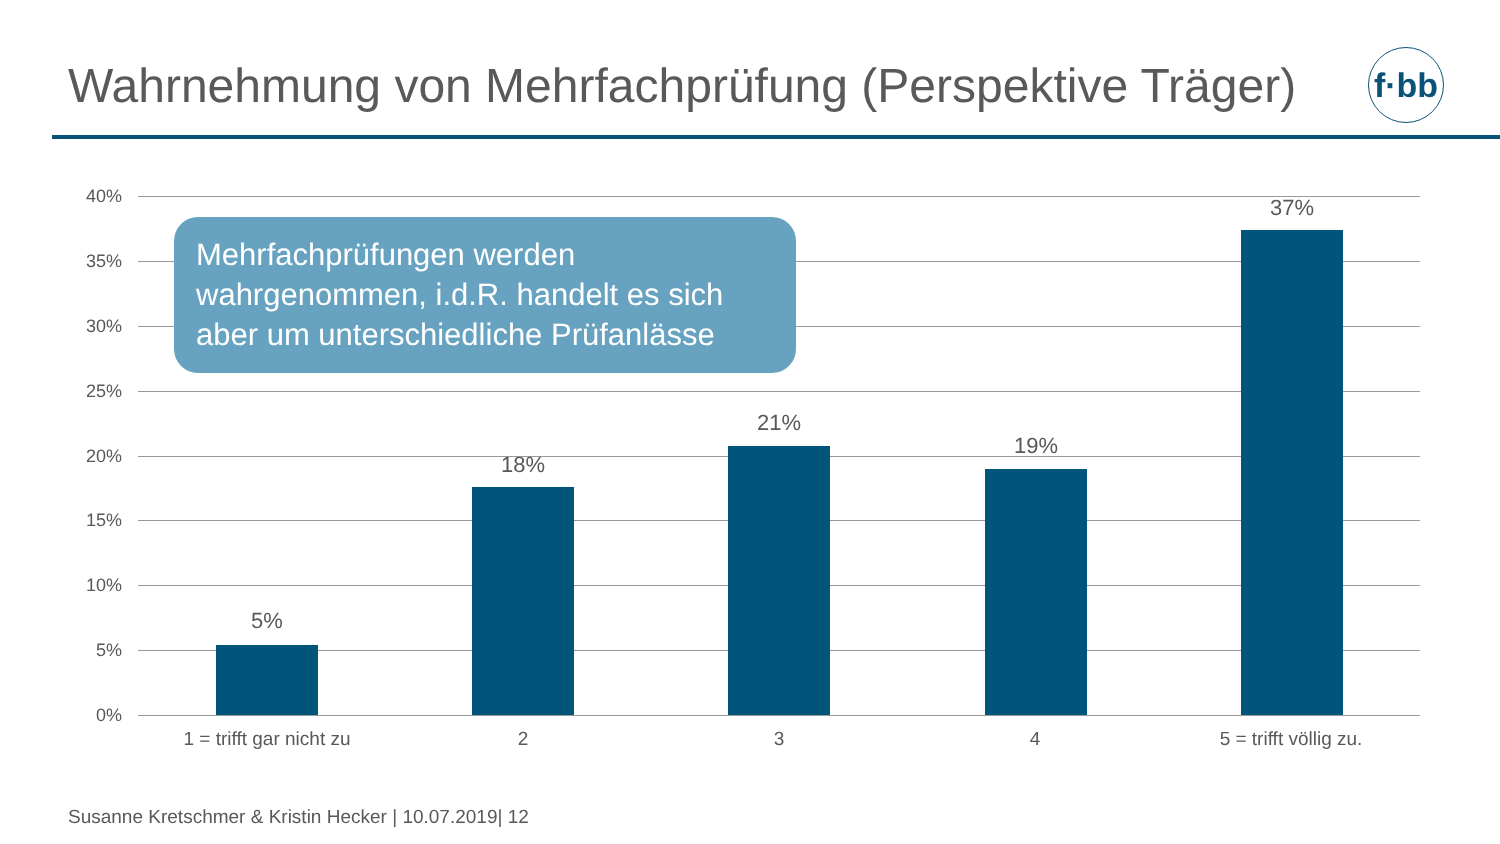Wahrnehmung von Mehrfachprüfung (Perspektive Träger)
f·bb
40%
35%
30%
25%
20%
15%
10%
5%
0%
5%
18%
21%
19%
37%
1 = trifft gar nicht zu
2 3 4 5 = trifft völlig zu.
Mehrfachprüfungen werden wahrgenommen, i.d.R. handelt es sich aber um unterschiedliche Prüfanlässe
Susanne Kretschmer & Kristin Hecker | 10.07.2019| 12